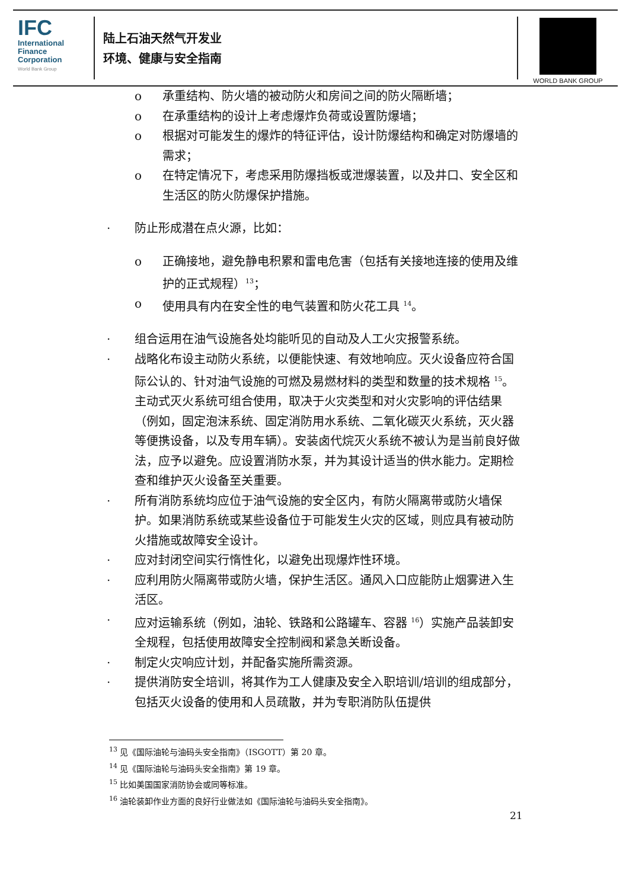IFC
International Finance Corporation
World Bank Group
陆上石油天然气开发业
环境、健康与安全指南
WORLD BANK GROUP
o 承重结构、防火墙的被动防火和房间之间的防火隔断墙；
o 在承重结构的设计上考虑爆炸负荷或设置防爆墙；
o 根据对可能发生的爆炸的特征评估，设计防爆结构和确定对防爆墙的需求；
o 在特定情况下，考虑采用防爆挡板或泄爆装置，以及井口、安全区和生活区的防火防爆保护措施。
· 防止形成潜在点火源，比如：
o 正确接地，避免静电积累和雷电危害（包括有关接地连接的使用及维护的正式规程）<sup>13</sup>；
o 使用具有内在安全性的电气装置和防火花工具 <sup>14</sup>。
· 组合运用在油气设施各处均能听见的自动及人工火灾报警系统。
· 战略化布设主动防火系统，以便能快速、有效地响应。灭火设备应符合国际公认的、针对油气设施的可燃及易燃材料的类型和数量的技术规格 <sup>15</sup>。主动式灭火系统可组合使用，取决于火灾类型和对火灾影响的评估结果（例如，固定泡沫系统、固定消防用水系统、二氧化碳灭火系统，灭火器等便携设备，以及专用车辆）。安装卤代烷灭火系统不被认为是当前良好做法，应予以避免。应设置消防水泵，并为其设计适当的供水能力。定期检查和维护灭火设备至关重要。
· 所有消防系统均应位于油气设施的安全区内，有防火隔离带或防火墙保护。如果消防系统或某些设备位于可能发生火灾的区域，则应具有被动防火措施或故障安全设计。
· 应对封闭空间实行惰性化，以避免出现爆炸性环境。
· 应利用防火隔离带或防火墙，保护生活区。通风入口应能防止烟雾进入生活区。
· 应对运输系统（例如，油轮、铁路和公路罐车、容器 <sup>16</sup>）实施产品装卸安全规程，包括使用故障安全控制阀和紧急关断设备。
· 制定火灾响应计划，并配备实施所需资源。
· 提供消防安全培训，将其作为工人健康及安全入职培训/培训的组成部分，包括灭火设备的使用和人员疏散，并为专职消防队伍提供
<sup>13</sup> 见《国际油轮与油码头安全指南》（ISGOTT）第 20 章。
<sup>14</sup> 见《国际油轮与油码头安全指南》第 19 章。
<sup>15</sup> 比如美国国家消防协会或同等标准。
<sup>16</sup> 油轮装卸作业方面的良好行业做法如《国际油轮与油码头安全指南》。
21